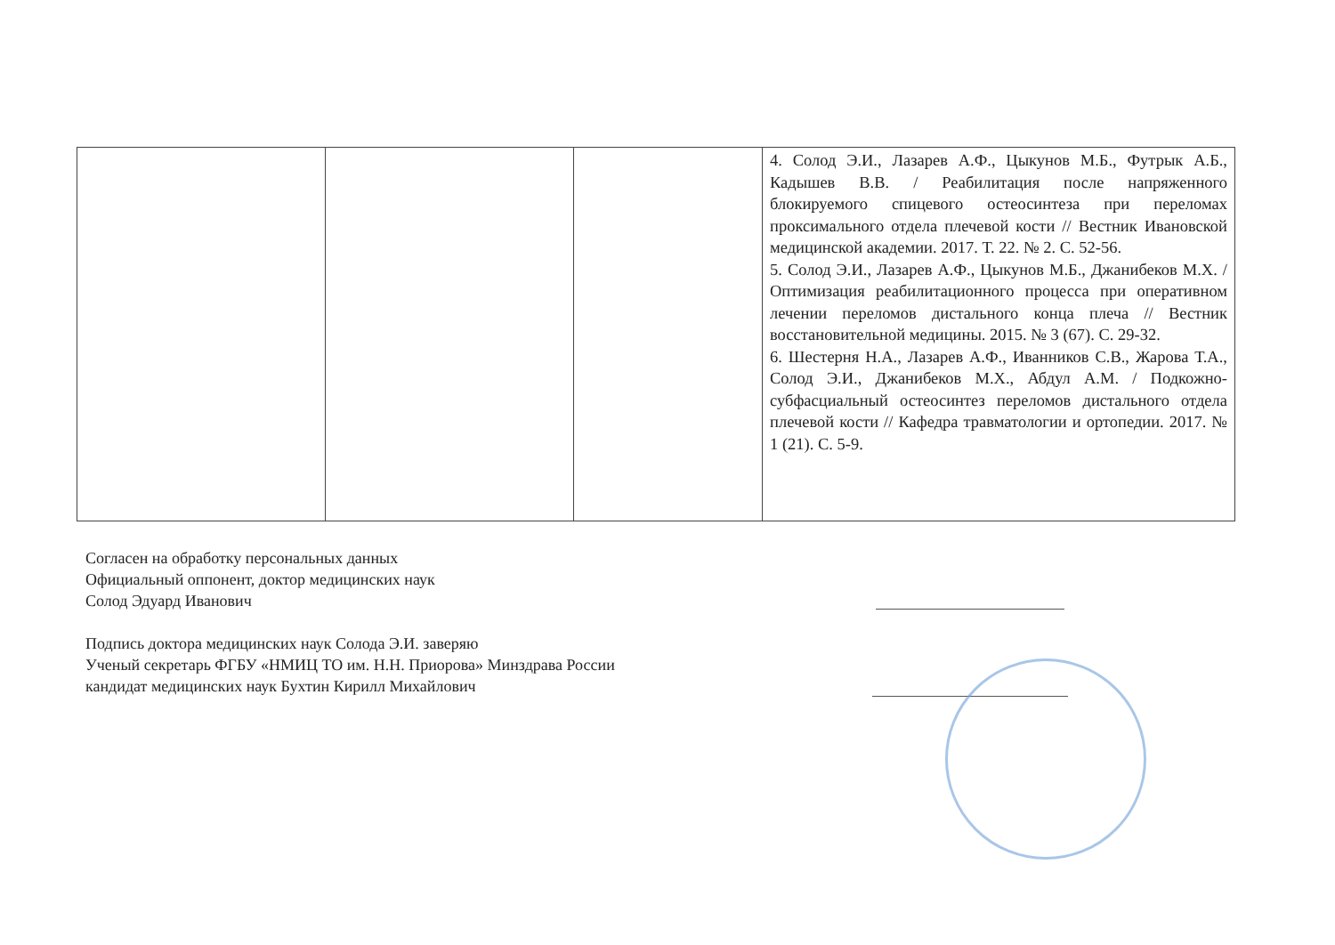| | | | 4. Солод Э.И., Лазарев А.Ф., Цыкунов М.Б., Футрык А.Б., Кадышев В.В. / Реабилитация после напряженного блокируемого спицевого остеосинтеза при переломах проксимального отдела плечевой кости // Вестник Ивановской медицинской академии. 2017. Т. 22. № 2. С. 52-56. 5. Солод Э.И., Лазарев А.Ф., Цыкунов М.Б., Джанибеков М.Х. / Оптимизация реабилитационного процесса при оперативном лечении переломов дистального конца плеча // Вестник восстановительной медицины. 2015. № 3 (67). С. 29-32. 6. Шестерня Н.А., Лазарев А.Ф., Иванников С.В., Жарова Т.А., Солод Э.И., Джанибеков М.Х., Абдул А.М. / Подкожно-субфасциальный остеосинтез переломов дистального отдела плечевой кости // Кафедра травматологии и ортопедии. 2017. № 1 (21). С. 5-9. |
Согласен на обработку персональных данных
Официальный оппонент, доктор медицинских наук
Солод Эдуард Иванович
Подпись доктора медицинских наук Солода Э.И. заверяю
Ученый секретарь ФГБУ «НМИЦ ТО им. Н.Н. Приорова» Минздрава России
кандидат медицинских наук Бухтин Кирилл Михайлович